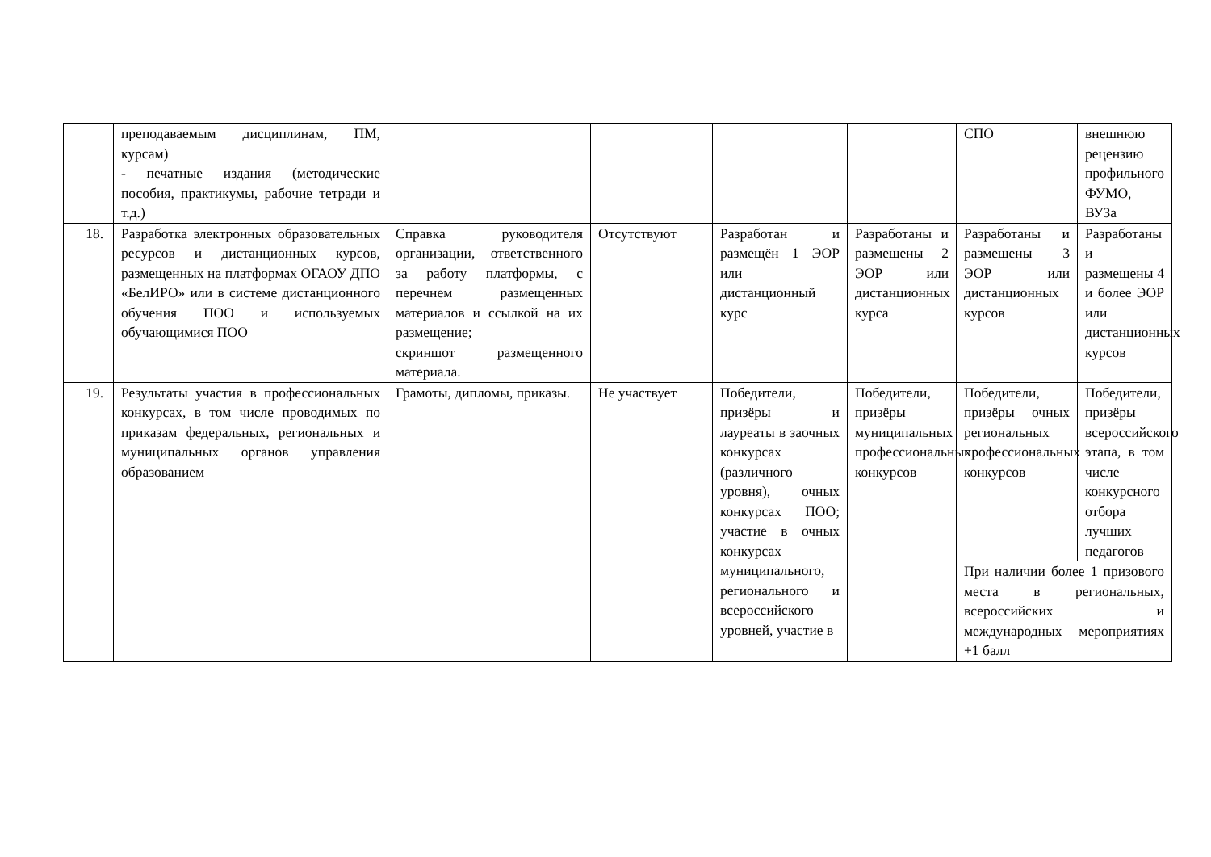| | преподаваемым дисциплинам, ПМ, курсам) - печатные издания (методические пособия, практикумы, рабочие тетради и т.д.) | | | | | СПО | внешнюю рецензию профильного ФУМО, ВУЗа |
| 18. | Разработка электронных образовательных ресурсов и дистанционных курсов, размещенных на платформах ОГАОУ ДПО «БелИРО» или в системе дистанционного обучения ПОО и используемых обучающимися ПОО | Справка руководителя организации, ответственного за работу платформы, с перечнем размещенных материалов и ссылкой на их размещение; скриншот размещенного материала. | Отсутствуют | Разработан и размещён 1 ЭОР или дистанционный курс | Разработаны и размещены 2 ЭОР или дистанционных курса | Разработаны и размещены 3 ЭОР или дистанционных курсов | Разработаны и размещены 4 и более ЭОР или дистанционных курсов |
| 19. | Результаты участия в профессиональных конкурсах, в том числе проводимых по приказам федеральных, региональных и муниципальных органов управления образованием | Грамоты, дипломы, приказы. | Не участвует | Победители, призёры и лауреаты в заочных конкурсах (различного уровня), очных конкурсах ПОО; участие в очных конкурсах муниципального, регионального и всероссийского уровней, участие в | Победители, призёры муниципальных профессиональных конкурсов | Победители, призёры очных региональных профессиональных конкурсов | Победители, призёры всероссийского этапа, в том числе конкурсного отбора лучших педагогов |
| | | | | | | При наличии более 1 призового места в региональных, всероссийских и международных мероприятиях +1 балл | |